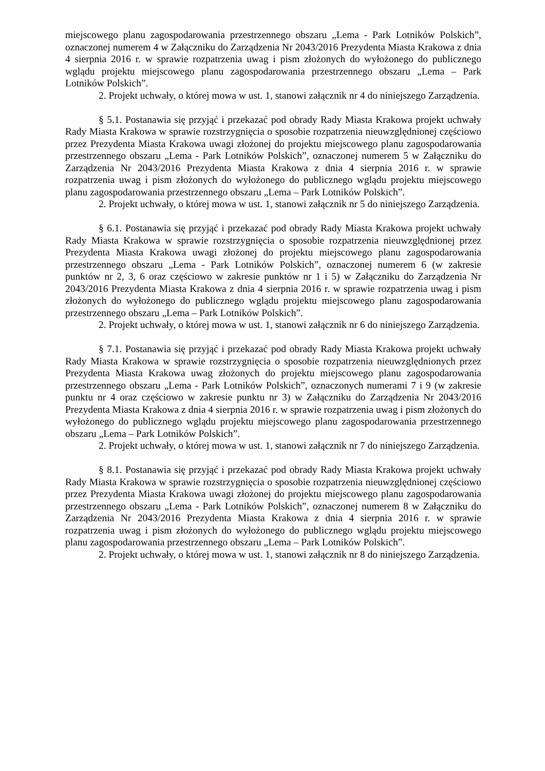miejscowego planu zagospodarowania przestrzennego obszaru „Lema - Park Lotników Polskich”, oznaczonej numerem 4 w Załączniku do Zarządzenia Nr 2043/2016 Prezydenta Miasta Krakowa z dnia 4 sierpnia 2016 r. w sprawie rozpatrzenia uwag i pism złożonych do wyłożonego do publicznego wglądu projektu miejscowego planu zagospodarowania przestrzennego obszaru „Lema – Park Lotników Polskich”.
2. Projekt uchwały, o której mowa w ust. 1, stanowi załącznik nr 4 do niniejszego Zarządzenia.
§ 5.1. Postanawia się przyjąć i przekazać pod obrady Rady Miasta Krakowa projekt uchwały Rady Miasta Krakowa w sprawie rozstrzygnięcia o sposobie rozpatrzenia nieuwzględnionej częściowo przez Prezydenta Miasta Krakowa uwagi złożonej do projektu miejscowego planu zagospodarowania przestrzennego obszaru „Lema - Park Lotników Polskich”, oznaczonej numerem 5 w Załączniku do Zarządzenia Nr 2043/2016 Prezydenta Miasta Krakowa z dnia 4 sierpnia 2016 r. w sprawie rozpatrzenia uwag i pism złożonych do wyłożonego do publicznego wglądu projektu miejscowego planu zagospodarowania przestrzennego obszaru „Lema – Park Lotników Polskich”.
2. Projekt uchwały, o której mowa w ust. 1, stanowi załącznik nr 5 do niniejszego Zarządzenia.
§ 6.1. Postanawia się przyjąć i przekazać pod obrady Rady Miasta Krakowa projekt uchwały Rady Miasta Krakowa w sprawie rozstrzygnięcia o sposobie rozpatrzenia nieuwzględnionej przez Prezydenta Miasta Krakowa uwagi złożonej do projektu miejscowego planu zagospodarowania przestrzennego obszaru „Lema - Park Lotników Polskich”, oznaczonej numerem 6 (w zakresie punktów nr 2, 3, 6 oraz częściowo w zakresie punktów nr 1 i 5) w Załączniku do Zarządzenia Nr 2043/2016 Prezydenta Miasta Krakowa z dnia 4 sierpnia 2016 r. w sprawie rozpatrzenia uwag i pism złożonych do wyłożonego do publicznego wglądu projektu miejscowego planu zagospodarowania przestrzennego obszaru „Lema – Park Lotników Polskich”.
2. Projekt uchwały, o której mowa w ust. 1, stanowi załącznik nr 6 do niniejszego Zarządzenia.
§ 7.1. Postanawia się przyjąć i przekazać pod obrady Rady Miasta Krakowa projekt uchwały Rady Miasta Krakowa w sprawie rozstrzygnięcia o sposobie rozpatrzenia nieuwzględnionych przez Prezydenta Miasta Krakowa uwag złożonych do projektu miejscowego planu zagospodarowania przestrzennego obszaru „Lema - Park Lotników Polskich”, oznaczonych numerami 7 i 9 (w zakresie punktu nr 4 oraz częściowo w zakresie punktu nr 3) w Załączniku do Zarządzenia Nr 2043/2016 Prezydenta Miasta Krakowa z dnia 4 sierpnia 2016 r. w sprawie rozpatrzenia uwag i pism złożonych do wyłożonego do publicznego wglądu projektu miejscowego planu zagospodarowania przestrzennego obszaru „Lema – Park Lotników Polskich”.
2. Projekt uchwały, o której mowa w ust. 1, stanowi załącznik nr 7 do niniejszego Zarządzenia.
§ 8.1. Postanawia się przyjąć i przekazać pod obrady Rady Miasta Krakowa projekt uchwały Rady Miasta Krakowa w sprawie rozstrzygnięcia o sposobie rozpatrzenia nieuwzględnionej częściowo przez Prezydenta Miasta Krakowa uwagi złożonej do projektu miejscowego planu zagospodarowania przestrzennego obszaru „Lema - Park Lotników Polskich”, oznaczonej numerem 8 w Załączniku do Zarządzenia Nr 2043/2016 Prezydenta Miasta Krakowa z dnia 4 sierpnia 2016 r. w sprawie rozpatrzenia uwag i pism złożonych do wyłożonego do publicznego wglądu projektu miejscowego planu zagospodarowania przestrzennego obszaru „Lema – Park Lotników Polskich”.
2. Projekt uchwały, o której mowa w ust. 1, stanowi załącznik nr 8 do niniejszego Zarządzenia.